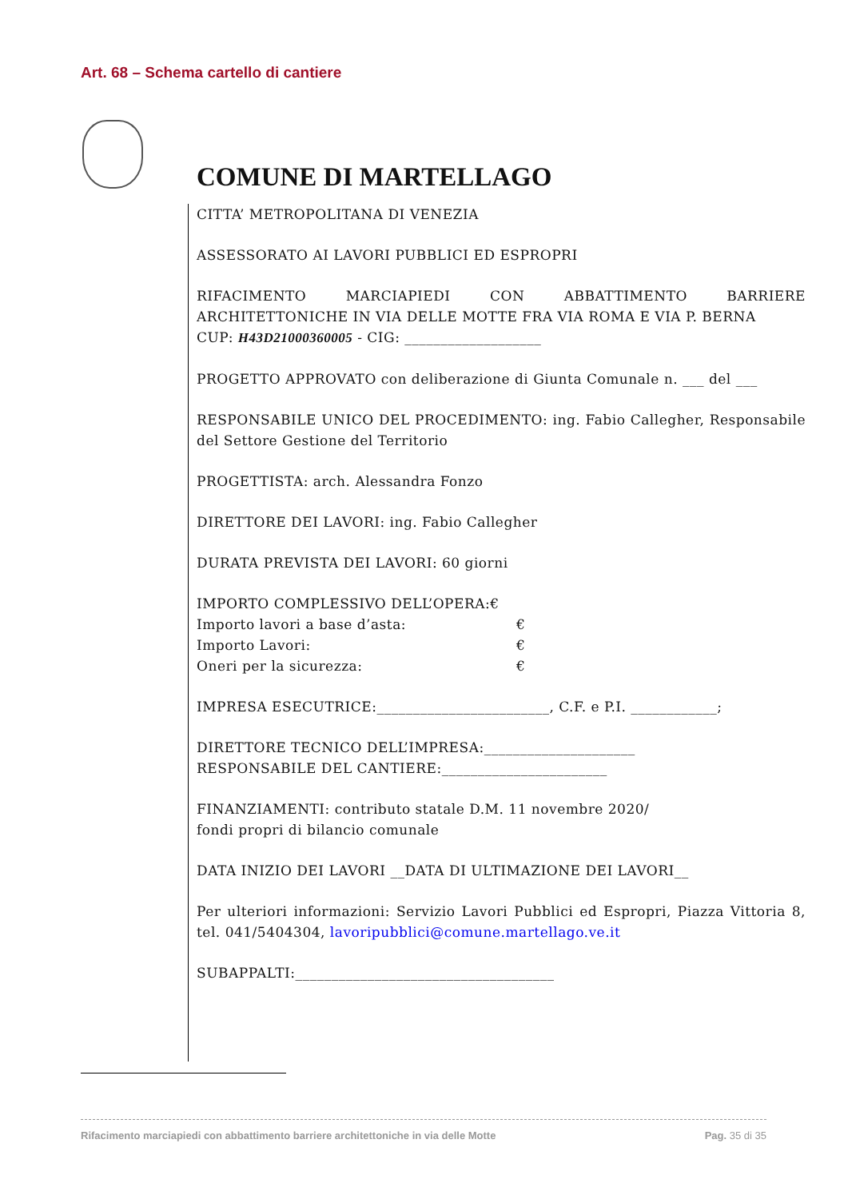Art. 68 – Schema cartello di cantiere
COMUNE DI MARTELLAGO
CITTA’ METROPOLITANA DI VENEZIA
ASSESSORATO AI LAVORI PUBBLICI ED ESPROPRI
RIFACIMENTO MARCIAPIEDI CON ABBATTIMENTO BARRIERE ARCHITETTONICHE IN VIA DELLE MOTTE FRA VIA ROMA E VIA P. BERNA
CUP: H43D21000360005 - CIG: ___________________
PROGETTO APPROVATO con deliberazione di Giunta Comunale n. ___ del ___
RESPONSABILE UNICO DEL PROCEDIMENTO: ing. Fabio Callegher, Responsabile del Settore Gestione del Territorio
PROGETTISTA: arch. Alessandra Fonzo
DIRETTORE DEI LAVORI: ing. Fabio Callegher
DURATA PREVISTA DEI LAVORI: 60 giorni
IMPORTO COMPLESSIVO DELL’OPERA:€
Importo lavori a base d’asta: €
Importo Lavori: €
Oneri per la sicurezza: €
IMPRESA ESECUTRICE:________________________, C.F. e P.I. ____________;
DIRETTORE TECNICO DELL’IMPRESA:_____________________
RESPONSABILE DEL CANTIERE:_______________________
FINANZIAMENTI: contributo statale D.M. 11 novembre 2020/
fondi propri di bilancio comunale
DATA INIZIO DEI LAVORI __DATA DI ULTIMAZIONE DEI LAVORI__
Per ulteriori informazioni: Servizio Lavori Pubblici ed Espropri, Piazza Vittoria 8, tel. 041/5404304, lavoripubblici@comune.martellago.ve.it
SUBAPPALTI:____________________________________
Rifacimento marciapiedi con abbattimento barriere architettoniche in via delle Motte Pag. 35 di 35